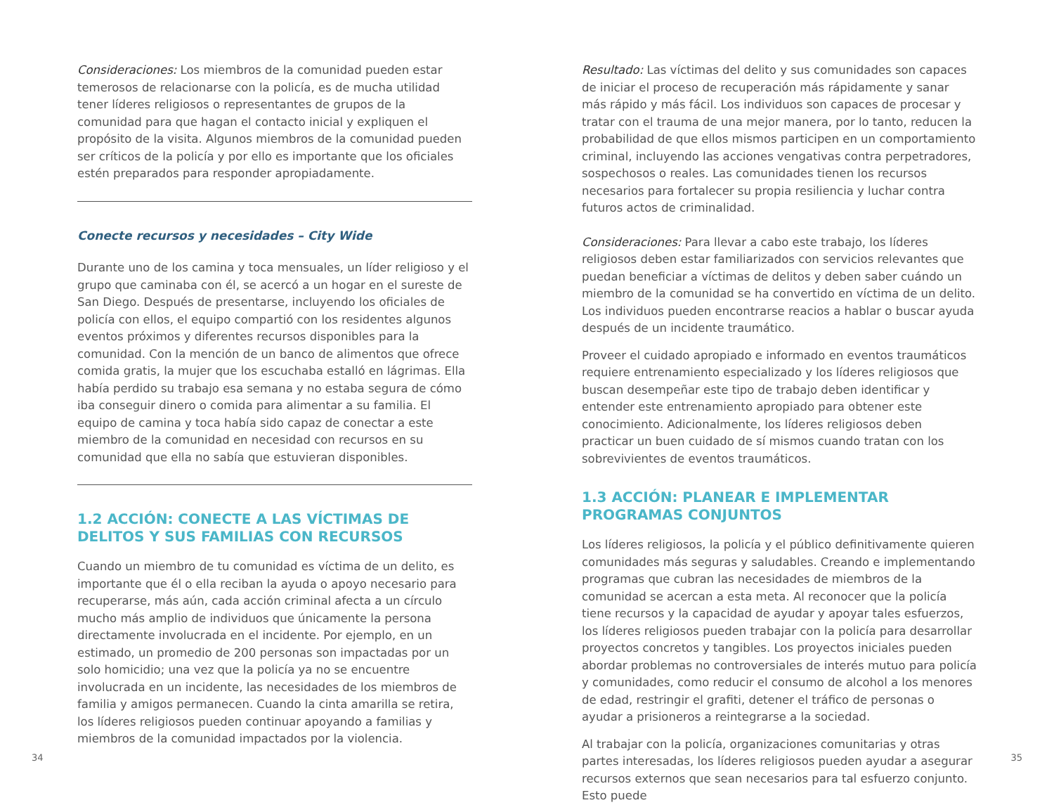Consideraciones: Los miembros de la comunidad pueden estar temerosos de relacionarse con la policía, es de mucha utilidad tener líderes religiosos o representantes de grupos de la comunidad para que hagan el contacto inicial y expliquen el propósito de la visita. Algunos miembros de la comunidad pueden ser críticos de la policía y por ello es importante que los oficiales estén preparados para responder apropiadamente.
Conecte recursos y necesidades – City Wide
Durante uno de los camina y toca mensuales, un líder religioso y el grupo que caminaba con él, se acercó a un hogar en el sureste de San Diego. Después de presentarse, incluyendo los oficiales de policía con ellos, el equipo compartió con los residentes algunos eventos próximos y diferentes recursos disponibles para la comunidad. Con la mención de un banco de alimentos que ofrece comida gratis, la mujer que los escuchaba estalló en lágrimas. Ella había perdido su trabajo esa semana y no estaba segura de cómo iba conseguir dinero o comida para alimentar a su familia. El equipo de camina y toca había sido capaz de conectar a este miembro de la comunidad en necesidad con recursos en su comunidad que ella no sabía que estuvieran disponibles.
1.2 ACCIÓN: CONECTE A LAS VÍCTIMAS DE DELITOS Y SUS FAMILIAS CON RECURSOS
Cuando un miembro de tu comunidad es víctima de un delito, es importante que él o ella reciban la ayuda o apoyo necesario para recuperarse, más aún, cada acción criminal afecta a un círculo mucho más amplio de individuos que únicamente la persona directamente involucrada en el incidente. Por ejemplo, en un estimado, un promedio de 200 personas son impactadas por un solo homicidio; una vez que la policía ya no se encuentre involucrada en un incidente, las necesidades de los miembros de familia y amigos permanecen. Cuando la cinta amarilla se retira, los líderes religiosos pueden continuar apoyando a familias y miembros de la comunidad impactados por la violencia.
Resultado: Las víctimas del delito y sus comunidades son capaces de iniciar el proceso de recuperación más rápidamente y sanar más rápido y más fácil. Los individuos son capaces de procesar y tratar con el trauma de una mejor manera, por lo tanto, reducen la probabilidad de que ellos mismos participen en un comportamiento criminal, incluyendo las acciones vengativas contra perpetradores, sospechosos o reales. Las comunidades tienen los recursos necesarios para fortalecer su propia resiliencia y luchar contra futuros actos de criminalidad.
Consideraciones: Para llevar a cabo este trabajo, los líderes religiosos deben estar familiarizados con servicios relevantes que puedan beneficiar a víctimas de delitos y deben saber cuándo un miembro de la comunidad se ha convertido en víctima de un delito. Los individuos pueden encontrarse reacios a hablar o buscar ayuda después de un incidente traumático.
Proveer el cuidado apropiado e informado en eventos traumáticos requiere entrenamiento especializado y los líderes religiosos que buscan desempeñar este tipo de trabajo deben identificar y entender este entrenamiento apropiado para obtener este conocimiento. Adicionalmente, los líderes religiosos deben practicar un buen cuidado de sí mismos cuando tratan con los sobrevivientes de eventos traumáticos.
1.3 ACCIÓN: PLANEAR E IMPLEMENTAR PROGRAMAS CONJUNTOS
Los líderes religiosos, la policía y el público definitivamente quieren comunidades más seguras y saludables. Creando e implementando programas que cubran las necesidades de miembros de la comunidad se acercan a esta meta. Al reconocer que la policía tiene recursos y la capacidad de ayudar y apoyar tales esfuerzos, los líderes religiosos pueden trabajar con la policía para desarrollar proyectos concretos y tangibles. Los proyectos iniciales pueden abordar problemas no controversiales de interés mutuo para policía y comunidades, como reducir el consumo de alcohol a los menores de edad, restringir el grafiti, detener el tráfico de personas o ayudar a prisioneros a reintegrarse a la sociedad.
Al trabajar con la policía, organizaciones comunitarias y otras partes interesadas, los líderes religiosos pueden ayudar a asegurar recursos externos que sean necesarios para tal esfuerzo conjunto. Esto puede
34 35